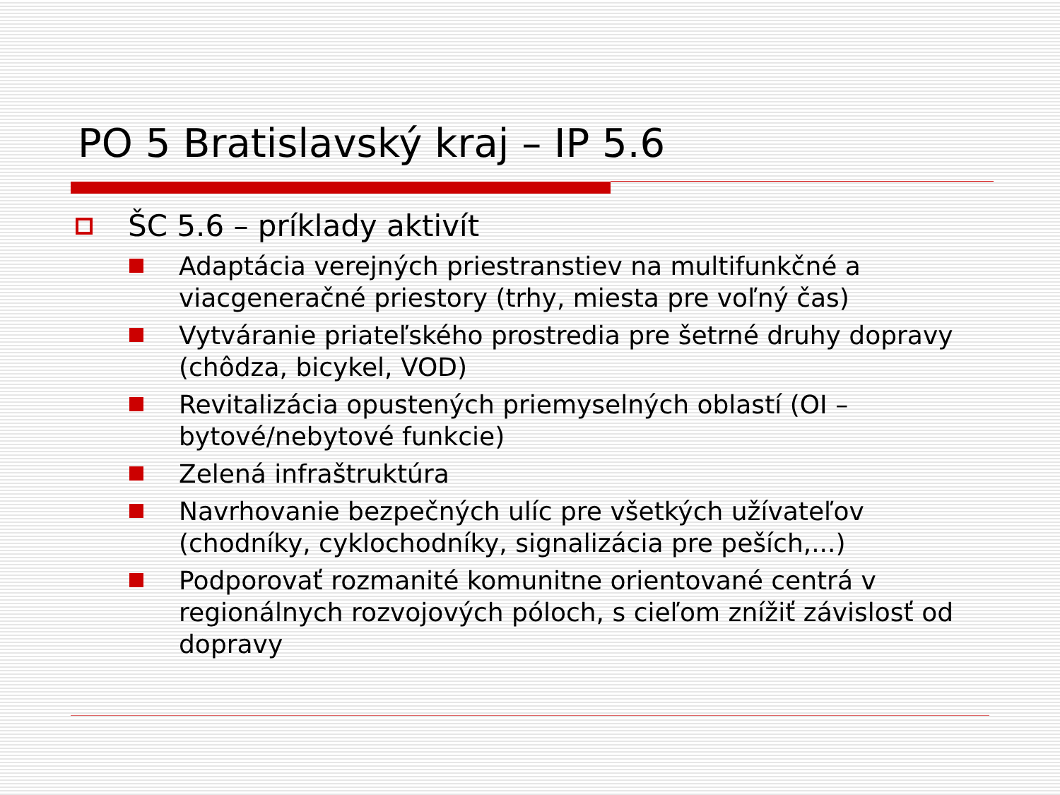PO 5 Bratislavský kraj – IP 5.6
ŠC 5.6 – príklady aktivít
Adaptácia verejných priestranstiev na multifunkčné a viacgeneračné priestory (trhy, miesta pre voľný čas)
Vytváranie priateľského prostredia pre šetrné druhy dopravy (chôdza, bicykel, VOD)
Revitalizácia opustených priemyselných oblastí (OI – bytové/nebytové funkcie)
Zelená infraštruktúra
Navrhovanie bezpečných ulíc pre všetkých užívateľov (chodníky, cyklochodníky, signalizácia pre peších,...)
Podporovať rozmanité komunitne orientované centrá v regionálnych rozvojových póloch, s cieľom znížiť závislosť od dopravy